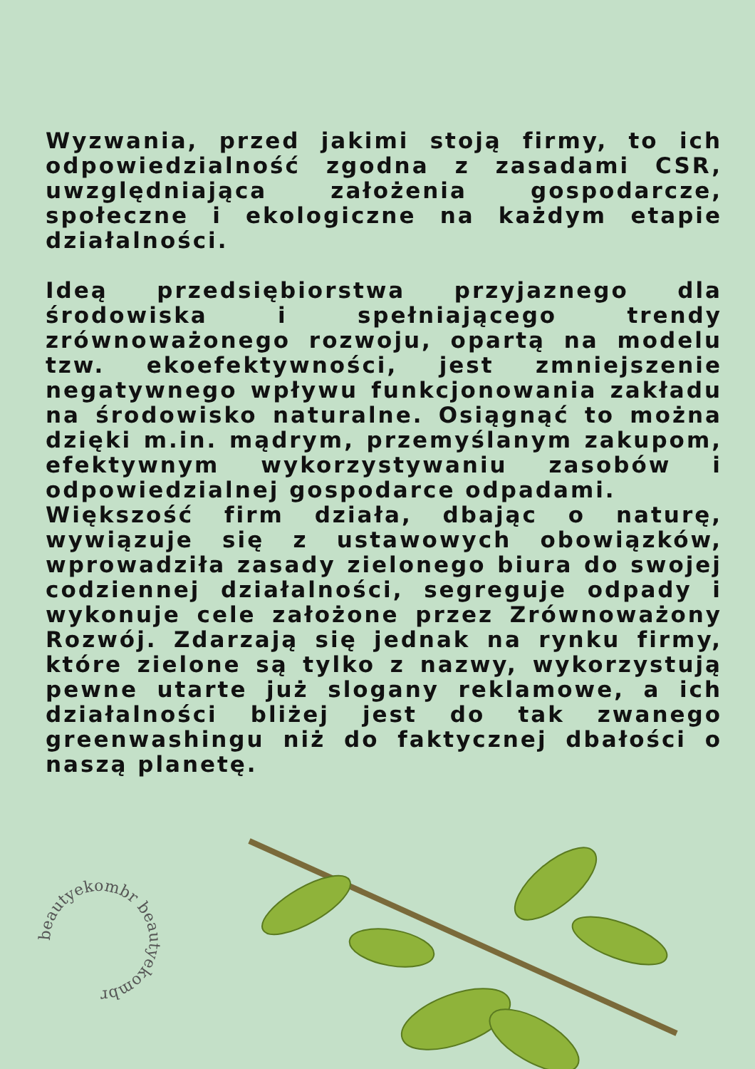beautyekombr beautyekombr
Wyzwania, przed jakimi stoją firmy, to ich odpowiedzialność zgodna z zasadami CSR, uwzględniająca założenia gospodarcze, społeczne i ekologiczne na każdym etapie działalności.
Ideą przedsiębiorstwa przyjaznego dla środowiska i spełniającego trendy zrównoważonego rozwoju, opartą na modelu tzw. ekoefektywności, jest zmniejszenie negatywnego wpływu funkcjonowania zakładu na środowisko naturalne. Osiągnąć to można dzięki m.in. mądrym, przemyślanym zakupom, efektywnym wykorzystywaniu zasobów i odpowiedzialnej gospodarce odpadami.
Większość firm działa, dbając o naturę, wywiązuje się z ustawowych obowiązków, wprowadziła zasady zielonego biura do swojej codziennej działalności, segreguje odpady i wykonuje cele założone przez Zrównoważony Rozwój. Zdarzają się jednak na rynku firmy, które zielone są tylko z nazwy, wykorzystują pewne utarte już slogany reklamowe, a ich działalności bliżej jest do tak zwanego greenwashingu niż do faktycznej dbałości o naszą planetę.